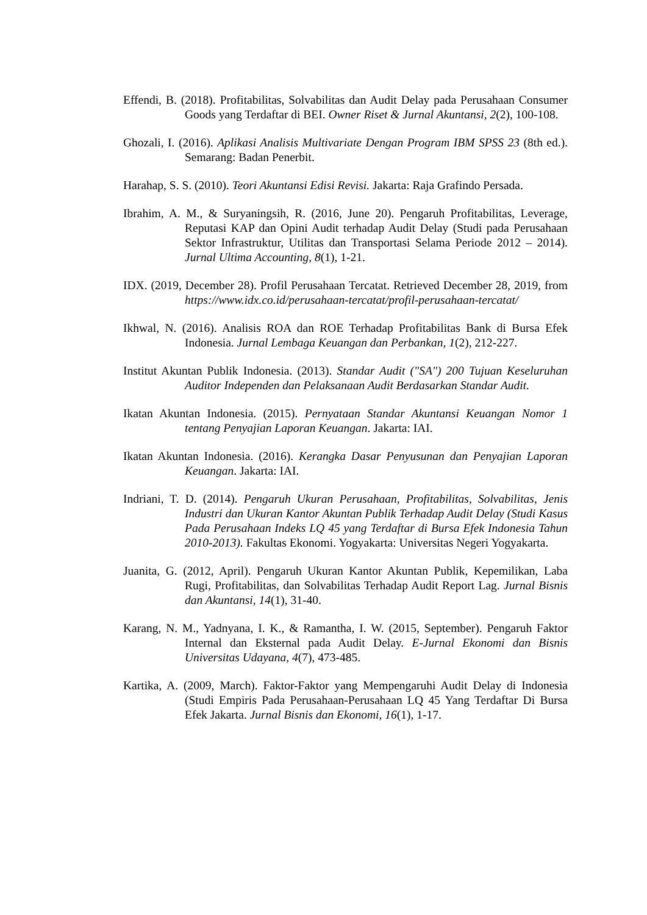Effendi, B. (2018). Profitabilitas, Solvabilitas dan Audit Delay pada Perusahaan Consumer Goods yang Terdaftar di BEI. Owner Riset & Jurnal Akuntansi, 2(2), 100-108.
Ghozali, I. (2016). Aplikasi Analisis Multivariate Dengan Program IBM SPSS 23 (8th ed.). Semarang: Badan Penerbit.
Harahap, S. S. (2010). Teori Akuntansi Edisi Revisi. Jakarta: Raja Grafindo Persada.
Ibrahim, A. M., & Suryaningsih, R. (2016, June 20). Pengaruh Profitabilitas, Leverage, Reputasi KAP dan Opini Audit terhadap Audit Delay (Studi pada Perusahaan Sektor Infrastruktur, Utilitas dan Transportasi Selama Periode 2012 – 2014). Jurnal Ultima Accounting, 8(1), 1-21.
IDX. (2019, December 28). Profil Perusahaan Tercatat. Retrieved December 28, 2019, from https://www.idx.co.id/perusahaan-tercatat/profil-perusahaan-tercatat/
Ikhwal, N. (2016). Analisis ROA dan ROE Terhadap Profitabilitas Bank di Bursa Efek Indonesia. Jurnal Lembaga Keuangan dan Perbankan, 1(2), 212-227.
Institut Akuntan Publik Indonesia. (2013). Standar Audit ("SA") 200 Tujuan Keseluruhan Auditor Independen dan Pelaksanaan Audit Berdasarkan Standar Audit.
Ikatan Akuntan Indonesia. (2015). Pernyataan Standar Akuntansi Keuangan Nomor 1 tentang Penyajian Laporan Keuangan. Jakarta: IAI.
Ikatan Akuntan Indonesia. (2016). Kerangka Dasar Penyusunan dan Penyajian Laporan Keuangan. Jakarta: IAI.
Indriani, T. D. (2014). Pengaruh Ukuran Perusahaan, Profitabilitas, Solvabilitas, Jenis Industri dan Ukuran Kantor Akuntan Publik Terhadap Audit Delay (Studi Kasus Pada Perusahaan Indeks LQ 45 yang Terdaftar di Bursa Efek Indonesia Tahun 2010-2013). Fakultas Ekonomi. Yogyakarta: Universitas Negeri Yogyakarta.
Juanita, G. (2012, April). Pengaruh Ukuran Kantor Akuntan Publik, Kepemilikan, Laba Rugi, Profitabilitas, dan Solvabilitas Terhadap Audit Report Lag. Jurnal Bisnis dan Akuntansi, 14(1), 31-40.
Karang, N. M., Yadnyana, I. K., & Ramantha, I. W. (2015, September). Pengaruh Faktor Internal dan Eksternal pada Audit Delay. E-Jurnal Ekonomi dan Bisnis Universitas Udayana, 4(7), 473-485.
Kartika, A. (2009, March). Faktor-Faktor yang Mempengaruhi Audit Delay di Indonesia (Studi Empiris Pada Perusahaan-Perusahaan LQ 45 Yang Terdaftar Di Bursa Efek Jakarta. Jurnal Bisnis dan Ekonomi, 16(1), 1-17.